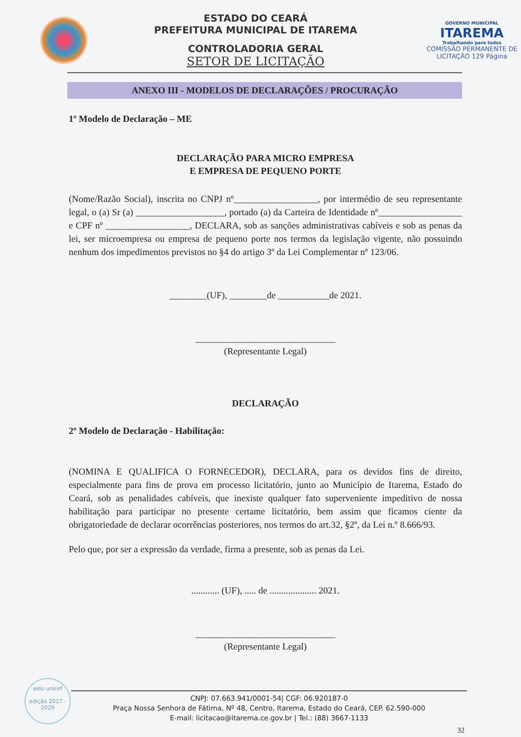ESTADO DO CEARÁ
PREFEITURA MUNICIPAL DE ITAREMA
CONTROLADORIA GERAL
SETOR DE LICITAÇÃO
GOVERNO MUNICIPAL
ITAREMA
Trabalhando para todos
COMISSÃO PERMANENTE DE LICITAÇÃO 129 Página
ANEXO III - MODELOS DE DECLARAÇÕES / PROCURAÇÃO
1º Modelo de Declaração – ME
DECLARAÇÃO PARA MICRO EMPRESA
E EMPRESA DE PEQUENO PORTE
(Nome/Razão Social), inscrita no CNPJ nº__________________, por intermédio de seu representante legal, o (a) Sr (a) ___________________, portado (a) da Carteira de Identidade nº__________________ e CPF nº __________________, DECLARA, sob as sanções administrativas cabíveis e sob as penas da lei, ser microempresa ou empresa de pequeno porte nos termos da legislação vigente, não possuindo nenhum dos impedimentos previstos no §4 do artigo 3º da Lei Complementar nº 123/06.
________(UF), ________de ___________de 2021.
______________________________
(Representante Legal)
DECLARAÇÃO
2º Modelo de Declaração - Habilitação:
(NOMINA E QUALIFICA O FORNECEDOR), DECLARA, para os devidos fins de direito, especialmente para fins de prova em processo licitatório, junto ao Município de Itarema, Estado do Ceará, sob as penalidades cabíveis, que inexiste qualquer fato superveniente impeditivo de nossa habilitação para participar no presente certame licitatório, bem assim que ficamos ciente da obrigatoriedade de declarar ocorrências posteriores, nos termos do art.32, §2º, da Lei n.º 8.666/93.
Pelo que, por ser a expressão da verdade, firma a presente, sob as penas da Lei.
............ (UF), ..... de .................... 2021.
______________________________
(Representante Legal)
selo unicef
edição 2017 - 2020
CNPJ: 07.663.941/0001-54| CGF: 06.920187-0
Praça Nossa Senhora de Fátima, Nº 48, Centro, Itarema, Estado do Ceará, CEP. 62.590-000
E-mail: licitacao@itarema.ce.gov.br | Tel.: (88) 3667-1133
32